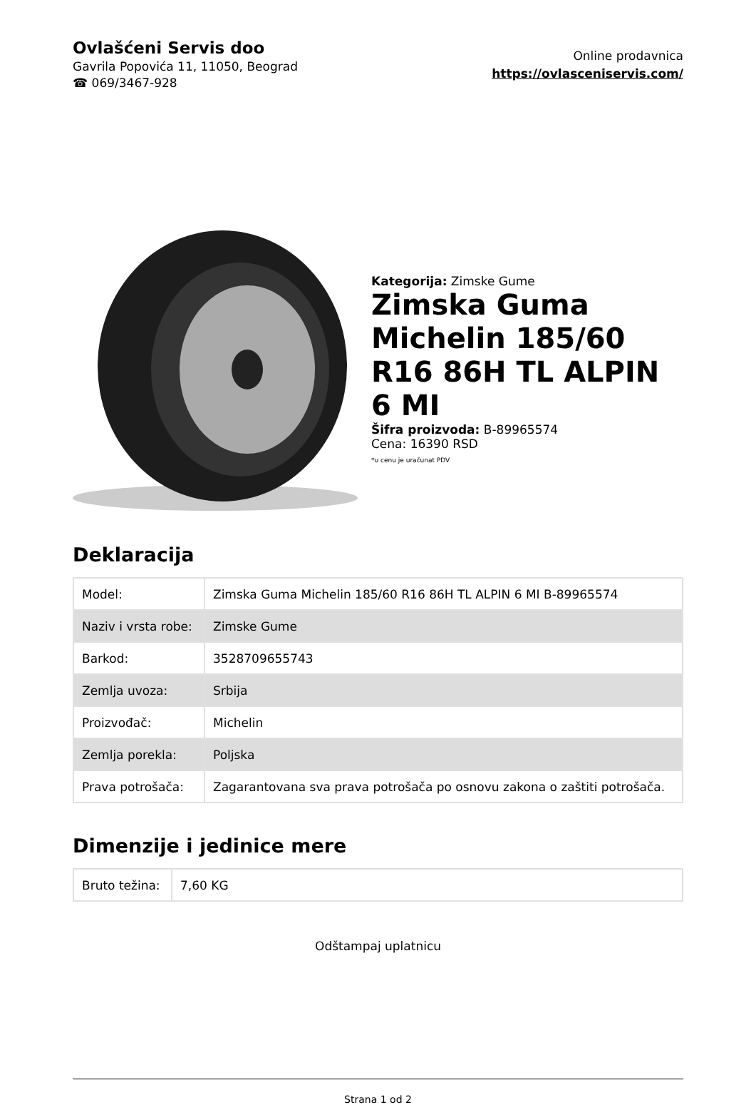Ovlašćeni Servis doo
Gavrila Popovića 11, 11050, Beograd
☎ 069/3467-928
Online prodavnica
https://ovlasceniservis.com/
Kategorija: Zimske Gume
Zimska Guma Michelin 185/60 R16 86H TL ALPIN 6 MI
Šifra proizvoda: B-89965574
Cena: 16390 RSD
*u cenu je uračunat PDV
Deklaracija
| Model: | Zimska Guma Michelin 185/60 R16 86H TL ALPIN 6 MI B-89965574 |
| Naziv i vrsta robe: | Zimske Gume |
| Barkod: | 3528709655743 |
| Zemlja uvoza: | Srbija |
| Proizvođač: | Michelin |
| Zemlja porekla: | Poljska |
| Prava potrošača: | Zagarantovana sva prava potrošača po osnovu zakona o zaštiti potrošača. |
Dimenzije i jedinice mere
| Bruto težina: | 7,60 KG |
Odštampaj uplatnicu
Strana 1 od 2